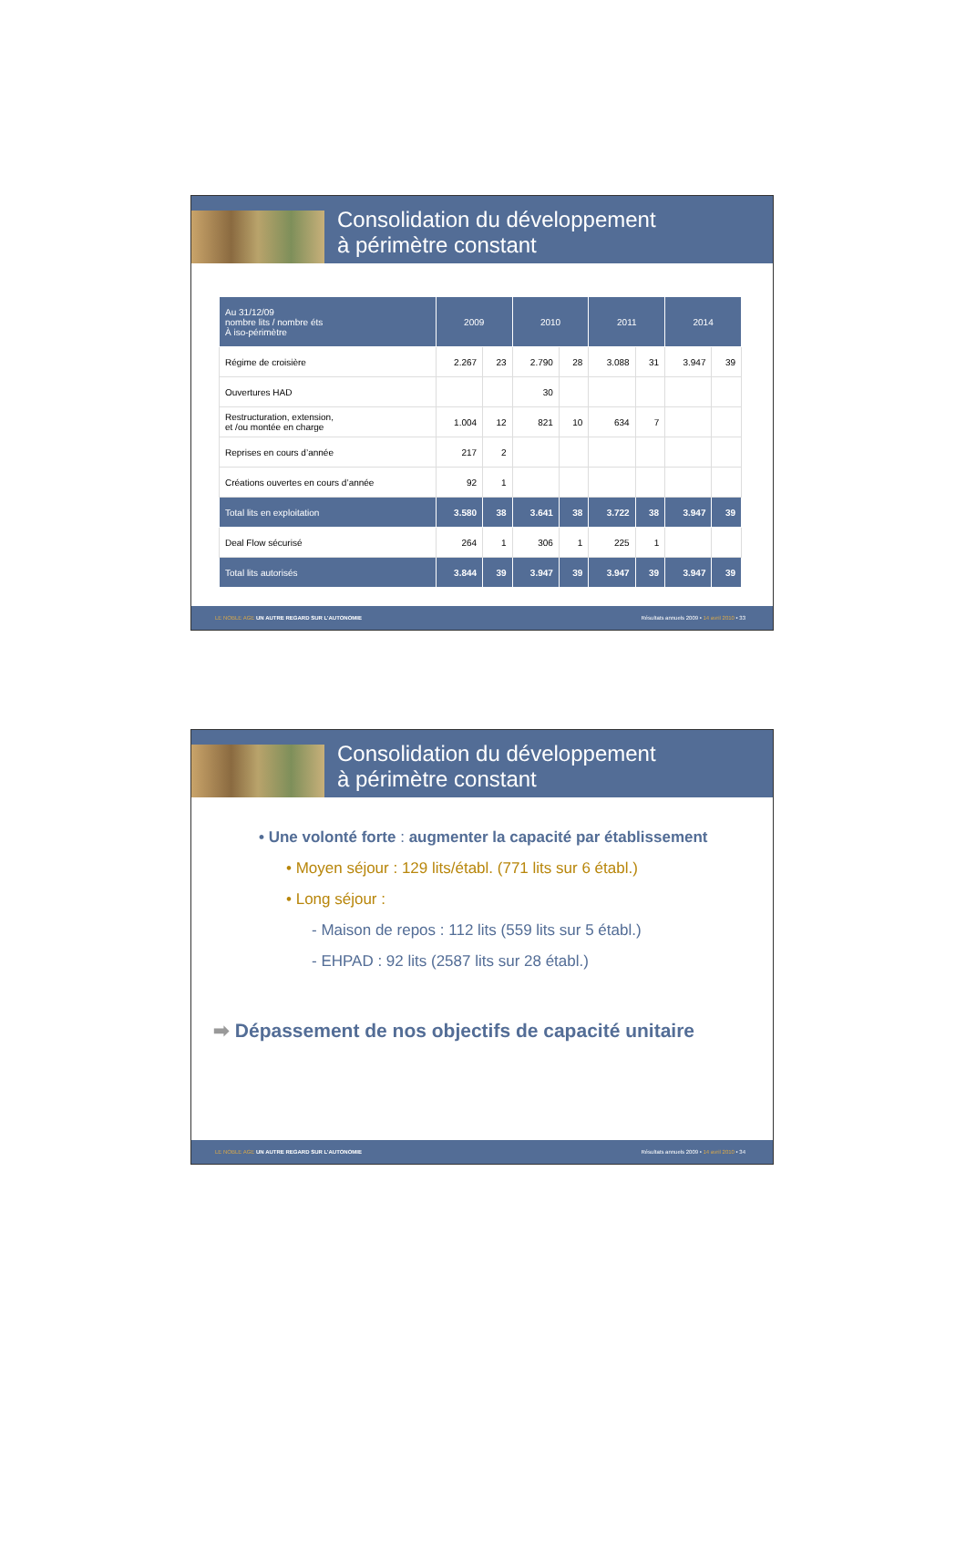Consolidation du développement
à périmètre constant
| Au 31/12/09 nombre lits / nombre éts À iso-périmètre | 2009 | | 2010 | | 2011 | | 2014 | |
| --- | --- | --- | --- | --- | --- | --- | --- | --- |
| Régime de croisière | 2.267 | 23 | 2.790 | 28 | 3.088 | 31 | 3.947 | 39 |
| Ouvertures HAD | | | 30 | | | | | |
| Restructuration, extension, et /ou montée en charge | 1.004 | 12 | 821 | 10 | 634 | 7 | | |
| Reprises en cours d’année | 217 | 2 | | | | | | |
| Créations ouvertes en cours d’année | 92 | 1 | | | | | | |
| Total lits en exploitation | 3.580 | 38 | 3.641 | 38 | 3.722 | 38 | 3.947 | 39 |
| Deal Flow sécurisé | 264 | 1 | 306 | 1 | 225 | 1 | | |
| Total lits autorisés | 3.844 | 39 | 3.947 | 39 | 3.947 | 39 | 3.947 | 39 |
LE NOBLE AGE UN AUTRE REGARD SUR L’AUTONOMIE Résultats annuels 2009 • 14 avril 2010 • 33
Consolidation du développement
à périmètre constant
• Une volonté forte : augmenter la capacité par établissement
• Moyen séjour : 129 lits/établ. (771 lits sur 6 établ.)
• Long séjour :
- Maison de repos : 112 lits (559 lits sur 5 établ.)
- EHPAD : 92 lits (2587 lits sur 28 établ.)
➡ Dépassement de nos objectifs de capacité unitaire
LE NOBLE AGE UN AUTRE REGARD SUR L’AUTONOMIE Résultats annuels 2009 • 14 avril 2010 • 34